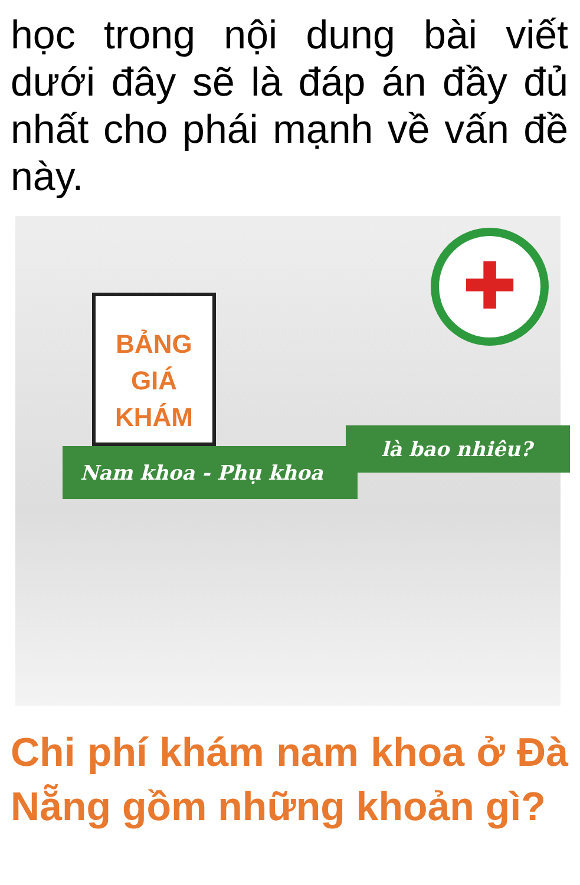học trong nội dung bài viết dưới đây sẽ là đáp án đầy đủ nhất cho phái mạnh về vấn đề này.
✚
BẢNG GIÁ KHÁM
là bao nhiêu?
Nam khoa - Phụ khoa
Chi phí khám nam khoa ở Đà Nẵng gồm những khoản gì?